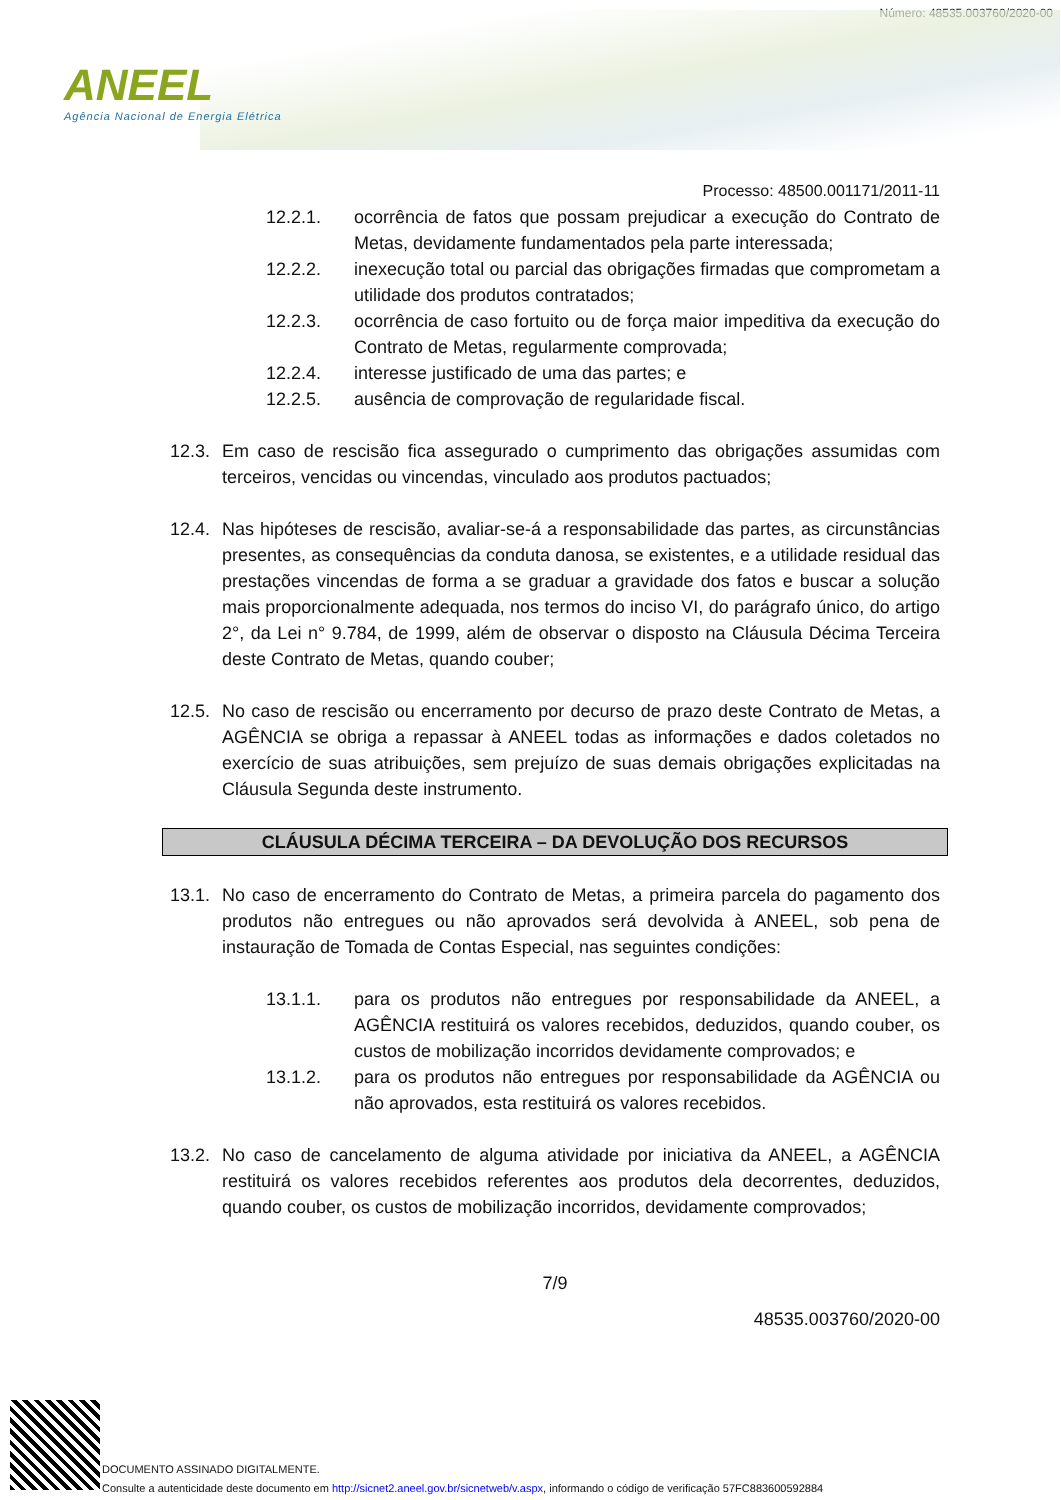Número: 48535.003760/2020-00
ANEEL
Agência Nacional de Energia Elétrica
Processo: 48500.001171/2011-11
12.2.1. ocorrência de fatos que possam prejudicar a execução do Contrato de Metas, devidamente fundamentados pela parte interessada;
12.2.2. inexecução total ou parcial das obrigações firmadas que comprometam a utilidade dos produtos contratados;
12.2.3. ocorrência de caso fortuito ou de força maior impeditiva da execução do Contrato de Metas, regularmente comprovada;
12.2.4. interesse justificado de uma das partes; e
12.2.5. ausência de comprovação de regularidade fiscal.
12.3.
Em caso de rescisão fica assegurado o cumprimento das obrigações assumidas com terceiros, vencidas ou vincendas, vinculado aos produtos pactuados;
12.4.
Nas hipóteses de rescisão, avaliar-se-á a responsabilidade das partes, as circunstâncias presentes, as consequências da conduta danosa, se existentes, e a utilidade residual das prestações vincendas de forma a se graduar a gravidade dos fatos e buscar a solução mais proporcionalmente adequada, nos termos do inciso VI, do parágrafo único, do artigo 2°, da Lei n° 9.784, de 1999, além de observar o disposto na Cláusula Décima Terceira deste Contrato de Metas, quando couber;
12.5.
No caso de rescisão ou encerramento por decurso de prazo deste Contrato de Metas, a AGÊNCIA se obriga a repassar à ANEEL todas as informações e dados coletados no exercício de suas atribuições, sem prejuízo de suas demais obrigações explicitadas na Cláusula Segunda deste instrumento.
CLÁUSULA DÉCIMA TERCEIRA – DA DEVOLUÇÃO DOS RECURSOS
13.1.
No caso de encerramento do Contrato de Metas, a primeira parcela do pagamento dos produtos não entregues ou não aprovados será devolvida à ANEEL, sob pena de instauração de Tomada de Contas Especial, nas seguintes condições:
13.1.1. para os produtos não entregues por responsabilidade da ANEEL, a AGÊNCIA restituirá os valores recebidos, deduzidos, quando couber, os custos de mobilização incorridos devidamente comprovados; e
13.1.2. para os produtos não entregues por responsabilidade da AGÊNCIA ou não aprovados, esta restituirá os valores recebidos.
13.2.
No caso de cancelamento de alguma atividade por iniciativa da ANEEL, a AGÊNCIA restituirá os valores recebidos referentes aos produtos dela decorrentes, deduzidos, quando couber, os custos de mobilização incorridos, devidamente comprovados;
7/9
48535.003760/2020-00
DOCUMENTO ASSINADO DIGITALMENTE.
Consulte a autenticidade deste documento em http://sicnet2.aneel.gov.br/sicnetweb/v.aspx, informando o código de verificação 57FC883600592884